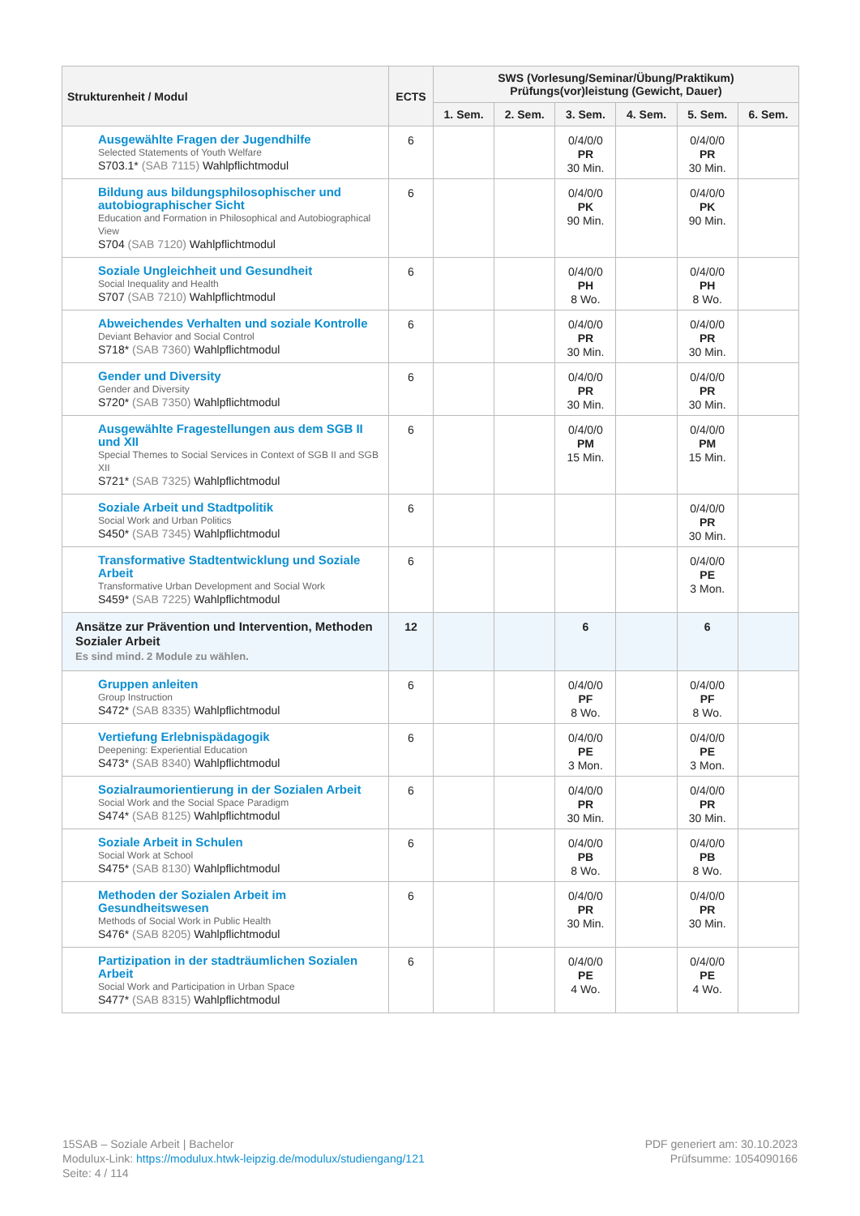| Strukturenheit / Modul | ECTS | SWS (Vorlesung/Seminar/Übung/Praktikum) Prüfungs(vor)leistung (Gewicht, Dauer) | | | | | |
| --- | --- | --- | --- | --- | --- | --- | --- |
| | | 1. Sem. | 2. Sem. | 3. Sem. | 4. Sem. | 5. Sem. | 6. Sem. |
| Ausgewählte Fragen der Jugendhilfe Selected Statements of Youth Welfare S703.1* (SAB 7115) Wahlpflichtmodul | 6 | | | 0/4/0/0 PR 30 Min. | | 0/4/0/0 PR 30 Min. | |
| Bildung aus bildungsphilosophischer und autobiographischer Sicht Education and Formation in Philosophical and Autobiographical View S704 (SAB 7120) Wahlpflichtmodul | 6 | | | 0/4/0/0 PK 90 Min. | | 0/4/0/0 PK 90 Min. | |
| Soziale Ungleichheit und Gesundheit Social Inequality and Health S707 (SAB 7210) Wahlpflichtmodul | 6 | | | 0/4/0/0 PH 8 Wo. | | 0/4/0/0 PH 8 Wo. | |
| Abweichendes Verhalten und soziale Kontrolle Deviant Behavior and Social Control S718* (SAB 7360) Wahlpflichtmodul | 6 | | | 0/4/0/0 PR 30 Min. | | 0/4/0/0 PR 30 Min. | |
| Gender und Diversity Gender and Diversity S720* (SAB 7350) Wahlpflichtmodul | 6 | | | 0/4/0/0 PR 30 Min. | | 0/4/0/0 PR 30 Min. | |
| Ausgewählte Fragestellungen aus dem SGB II und XII Special Themes to Social Services in Context of SGB II and SGB XII S721* (SAB 7325) Wahlpflichtmodul | 6 | | | 0/4/0/0 PM 15 Min. | | 0/4/0/0 PM 15 Min. | |
| Soziale Arbeit und Stadtpolitik Social Work and Urban Politics S450* (SAB 7345) Wahlpflichtmodul | 6 | | | | | 0/4/0/0 PR 30 Min. | |
| Transformative Stadtentwicklung und Soziale Arbeit Transformative Urban Development and Social Work S459* (SAB 7225) Wahlpflichtmodul | 6 | | | | | 0/4/0/0 PE 3 Mon. | |
| Ansätze zur Prävention und Intervention, Methoden Sozialer Arbeit Es sind mind. 2 Module zu wählen. | 12 | | | 6 | | 6 | |
| Gruppen anleiten Group Instruction S472* (SAB 8335) Wahlpflichtmodul | 6 | | | 0/4/0/0 PF 8 Wo. | | 0/4/0/0 PF 8 Wo. | |
| Vertiefung Erlebnispädagogik Deepening: Experiential Education S473* (SAB 8340) Wahlpflichtmodul | 6 | | | 0/4/0/0 PE 3 Mon. | | 0/4/0/0 PE 3 Mon. | |
| Sozialraumorientierung in der Sozialen Arbeit Social Work and the Social Space Paradigm S474* (SAB 8125) Wahlpflichtmodul | 6 | | | 0/4/0/0 PR 30 Min. | | 0/4/0/0 PR 30 Min. | |
| Soziale Arbeit in Schulen Social Work at School S475* (SAB 8130) Wahlpflichtmodul | 6 | | | 0/4/0/0 PB 8 Wo. | | 0/4/0/0 PB 8 Wo. | |
| Methoden der Sozialen Arbeit im Gesundheitswesen Methods of Social Work in Public Health S476* (SAB 8205) Wahlpflichtmodul | 6 | | | 0/4/0/0 PR 30 Min. | | 0/4/0/0 PR 30 Min. | |
| Partizipation in der stadträumlichen Sozialen Arbeit Social Work and Participation in Urban Space S477* (SAB 8315) Wahlpflichtmodul | 6 | | | 0/4/0/0 PE 4 Wo. | | 0/4/0/0 PE 4 Wo. | |
15SAB – Soziale Arbeit | Bachelor
Modulux-Link: https://modulux.htwk-leipzig.de/modulux/studiengang/121
Seite: 4 / 114
PDF generiert am: 30.10.2023
Prüfsumme: 1054090166